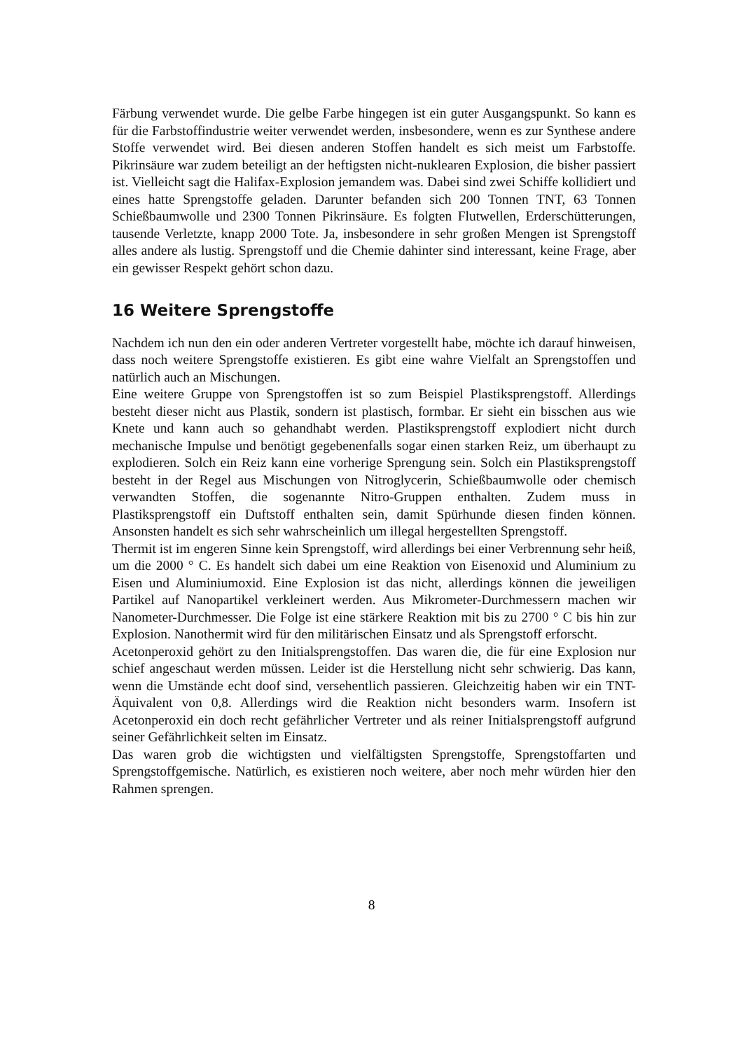Färbung verwendet wurde. Die gelbe Farbe hingegen ist ein guter Ausgangspunkt. So kann es für die Farbstoffindustrie weiter verwendet werden, insbesondere, wenn es zur Synthese andere Stoffe verwendet wird. Bei diesen anderen Stoffen handelt es sich meist um Farbstoffe. Pikrinsäure war zudem beteiligt an der heftigsten nicht-nuklearen Explosion, die bisher passiert ist. Vielleicht sagt die Halifax-Explosion jemandem was. Dabei sind zwei Schiffe kollidiert und eines hatte Sprengstoffe geladen. Darunter befanden sich 200 Tonnen TNT, 63 Tonnen Schießbaumwolle und 2300 Tonnen Pikrinsäure. Es folgten Flutwellen, Erderschütterungen, tausende Verletzte, knapp 2000 Tote. Ja, insbesondere in sehr großen Mengen ist Sprengstoff alles andere als lustig. Sprengstoff und die Chemie dahinter sind interessant, keine Frage, aber ein gewisser Respekt gehört schon dazu.
16 Weitere Sprengstoffe
Nachdem ich nun den ein oder anderen Vertreter vorgestellt habe, möchte ich darauf hinweisen, dass noch weitere Sprengstoffe existieren. Es gibt eine wahre Vielfalt an Sprengstoffen und natürlich auch an Mischungen.
Eine weitere Gruppe von Sprengstoffen ist so zum Beispiel Plastiksprengstoff. Allerdings besteht dieser nicht aus Plastik, sondern ist plastisch, formbar. Er sieht ein bisschen aus wie Knete und kann auch so gehandhabt werden. Plastiksprengstoff explodiert nicht durch mechanische Impulse und benötigt gegebenenfalls sogar einen starken Reiz, um überhaupt zu explodieren. Solch ein Reiz kann eine vorherige Sprengung sein. Solch ein Plastiksprengstoff besteht in der Regel aus Mischungen von Nitroglycerin, Schießbaumwolle oder chemisch verwandten Stoffen, die sogenannte Nitro-Gruppen enthalten. Zudem muss in Plastiksprengstoff ein Duftstoff enthalten sein, damit Spürhunde diesen finden können. Ansonsten handelt es sich sehr wahrscheinlich um illegal hergestellten Sprengstoff.
Thermit ist im engeren Sinne kein Sprengstoff, wird allerdings bei einer Verbrennung sehr heiß, um die 2000 ° C. Es handelt sich dabei um eine Reaktion von Eisenoxid und Aluminium zu Eisen und Aluminiumoxid. Eine Explosion ist das nicht, allerdings können die jeweiligen Partikel auf Nanopartikel verkleinert werden. Aus Mikrometer-Durchmessern machen wir Nanometer-Durchmesser. Die Folge ist eine stärkere Reaktion mit bis zu 2700 ° C bis hin zur Explosion. Nanothermit wird für den militärischen Einsatz und als Sprengstoff erforscht.
Acetonperoxid gehört zu den Initialsprengstoffen. Das waren die, die für eine Explosion nur schief angeschaut werden müssen. Leider ist die Herstellung nicht sehr schwierig. Das kann, wenn die Umstände echt doof sind, versehentlich passieren. Gleichzeitig haben wir ein TNT-Äquivalent von 0,8. Allerdings wird die Reaktion nicht besonders warm. Insofern ist Acetonperoxid ein doch recht gefährlicher Vertreter und als reiner Initialsprengstoff aufgrund seiner Gefährlichkeit selten im Einsatz.
Das waren grob die wichtigsten und vielfältigsten Sprengstoffe, Sprengstoffarten und Sprengstoffgemische. Natürlich, es existieren noch weitere, aber noch mehr würden hier den Rahmen sprengen.
8